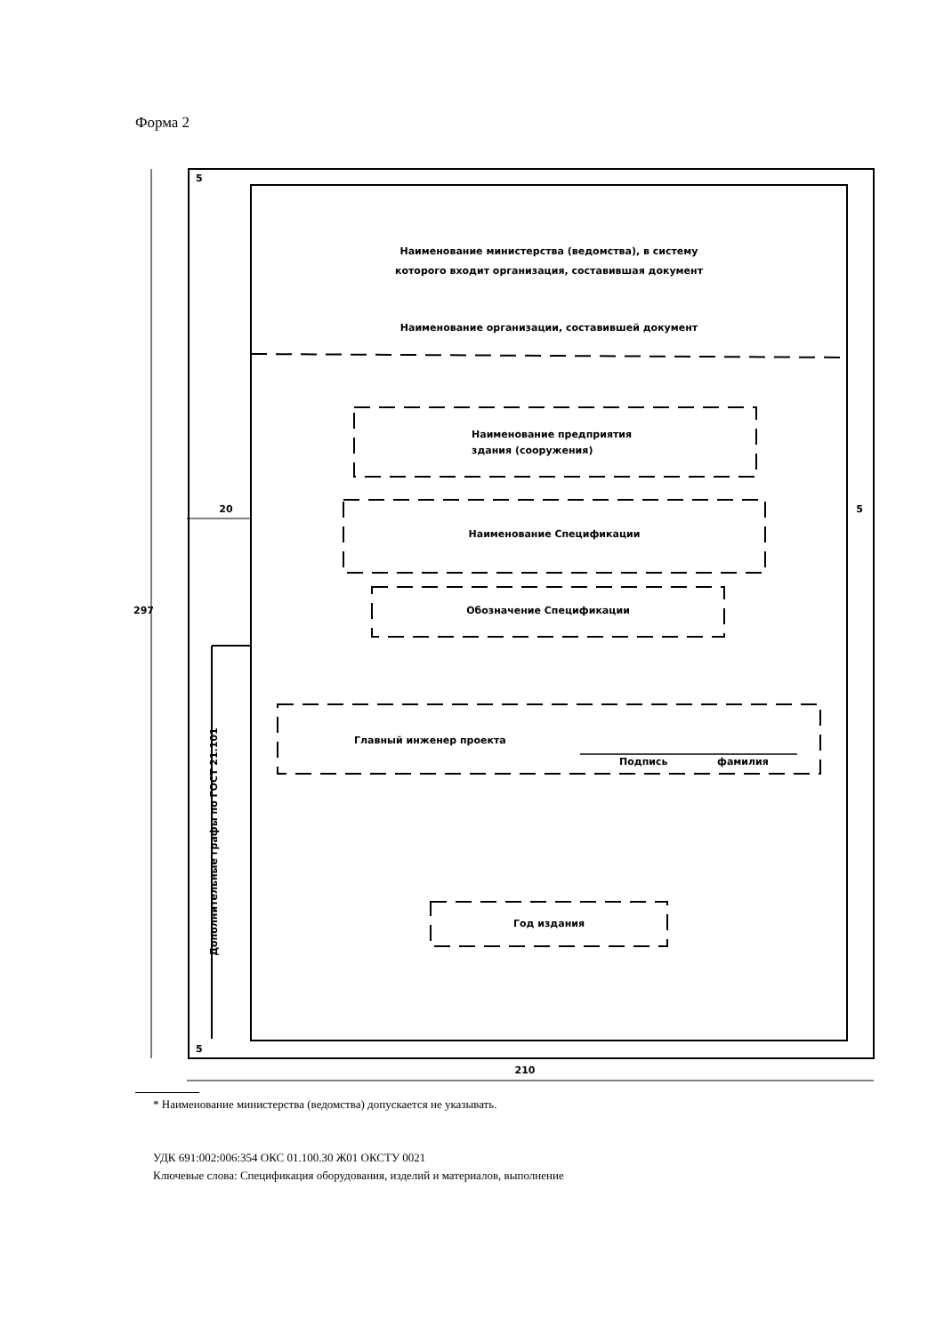Форма 2
297
20 5
5
5
210
Наименование министерства (ведомства), в систему
которого входит организация, составившая документ
Наименование организации, составившей документ
Наименование предприятия
здания (сооружения)
Наименование Спецификации
Обозначение Спецификации
Главный инженер проекта
Подпись фамилия
Год издания
Дополнительные графы по ГОСТ 21.101
* Наименование министерства (ведомства) допускается не указывать.
УДК 691:002:006:354 ОКС 01.100.30 Ж01 ОКСТУ 0021
Ключевые слова: Спецификация оборудования, изделий и материалов, выполнение